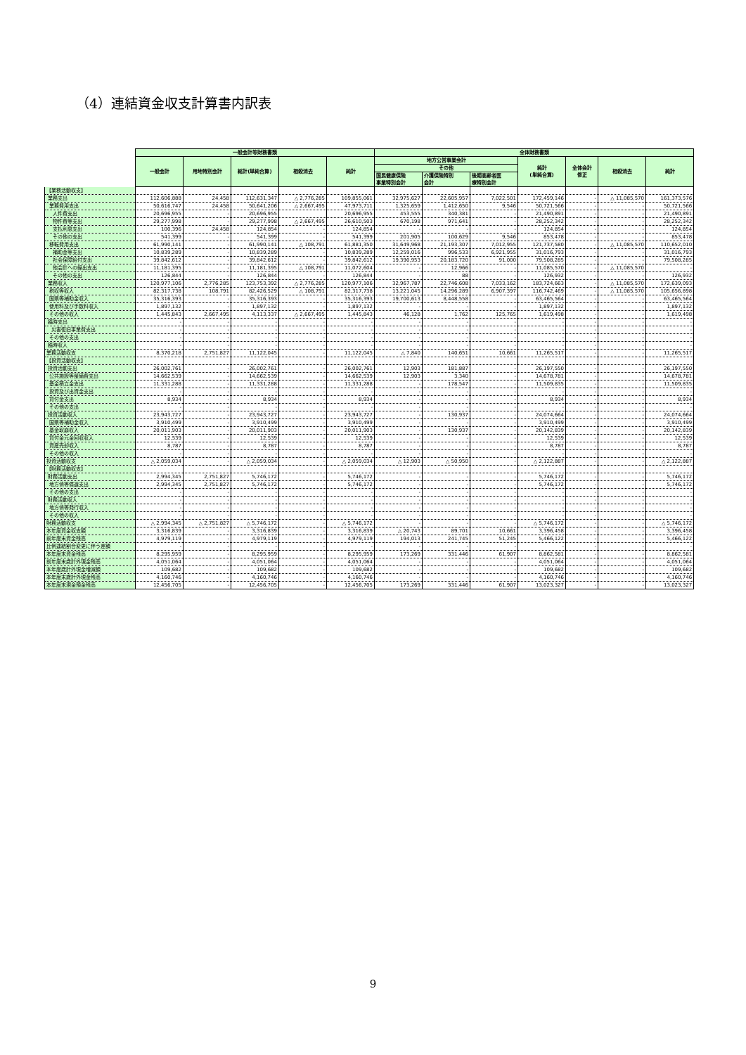（4）連結資金収支計算書内訳表
| | 一般会計等財務書類 | | | | | 全体財務書類 | | | | | | |
| --- | --- | --- | --- | --- | --- | --- | --- | --- | --- | --- | --- | --- |
| | 一般会計 | 用地特別会計 | 総計(単純合算) | 相殺消去 | 純計 | 地方公営事業会計 | | | 純計 (単純合算) | 全体会計 修正 | 相殺消去 | 純計 |
| | | | | | | その他 | | | | | | |
| | | | | | | 国民健康保険 事業特別会計 | 介護保険特別 会計 | 後期高齢者医 療特別会計 | | | | |
| 【業務活動収支】 | | | | | | | | | | | | |
| 業務支出 | 112,606,888 | 24,458 | 112,631,347 | △ 2,776,285 | 109,855,061 | 32,975,627 | 22,605,957 | 7,022,501 | 172,459,146 | - | △ 11,085,570 | 161,373,576 |
| 業務費用支出 | 50,616,747 | 24,458 | 50,641,206 | △ 2,667,495 | 47,973,711 | 1,325,659 | 1,412,650 | 9,546 | 50,721,566 | - | - | 50,721,566 |
| 人件費支出 | 20,696,955 | - | 20,696,955 | | 20,696,955 | 453,555 | 340,381 | - | 21,490,891 | - | - | 21,490,891 |
| 物件費等支出 | 29,277,998 | - | 29,277,998 | △ 2,667,495 | 26,610,503 | 670,198 | 971,641 | - | 28,252,342 | - | - | 28,252,342 |
| 支払利息支出 | 100,396 | 24,458 | 124,854 | - | 124,854 | - | - | - | 124,854 | - | - | 124,854 |
| その他の支出 | 541,399 | - | 541,399 | - | 541,399 | 201,905 | 100,629 | 9,546 | 853,478 | - | - | 853,478 |
| 移転費用支出 | 61,990,141 | - | 61,990,141 | △ 108,791 | 61,881,350 | 31,649,968 | 21,193,307 | 7,012,955 | 121,737,580 | - | △ 11,085,570 | 110,652,010 |
| 補助金等支出 | 10,839,289 | - | 10,839,289 | - | 10,839,289 | 12,259,016 | 996,533 | 6,921,955 | 31,016,793 | - | - | 31,016,793 |
| 社会保障給付支出 | 39,842,612 | - | 39,842,612 | - | 39,842,612 | 19,390,953 | 20,183,720 | 91,000 | 79,508,285 | - | - | 79,508,285 |
| 他会計への繰出支出 | 11,181,395 | - | 11,181,395 | △ 108,791 | 11,072,604 | - | 12,966 | - | 11,085,570 | - | △ 11,085,570 | - |
| その他の支出 | 126,844 | - | 126,844 | - | 126,844 | - | 88 | - | 126,932 | - | - | 126,932 |
| 業務収入 | 120,977,106 | 2,776,285 | 123,753,392 | △ 2,776,285 | 120,977,106 | 32,967,787 | 22,746,608 | 7,033,162 | 183,724,663 | - | △ 11,085,570 | 172,639,093 |
| 税収等収入 | 82,317,738 | 108,791 | 82,426,529 | △ 108,791 | 82,317,738 | 13,221,045 | 14,296,289 | 6,907,397 | 116,742,469 | - | △ 11,085,570 | 105,656,898 |
| 国県等補助金収入 | 35,316,393 | - | 35,316,393 | - | 35,316,393 | 19,700,613 | 8,448,558 | - | 63,465,564 | - | - | 63,465,564 |
| 使用料及び手数料収入 | 1,897,132 | - | 1,897,132 | - | 1,897,132 | - | - | - | 1,897,132 | - | - | 1,897,132 |
| その他の収入 | 1,445,843 | 2,667,495 | 4,113,337 | △ 2,667,495 | 1,445,843 | 46,128 | 1,762 | 125,765 | 1,619,498 | - | - | 1,619,498 |
| 臨時支出 | - | - | - | - | - | - | - | - | - | - | - | - |
| 災害復旧事業費支出 | - | - | - | - | - | - | - | - | - | - | - | - |
| その他の支出 | - | - | - | - | - | - | - | - | - | - | - | - |
| 臨時収入 | - | - | - | - | - | - | - | - | - | - | - | - |
| 業務活動収支 | 8,370,218 | 2,751,827 | 11,122,045 | - | 11,122,045 | △ 7,840 | 140,651 | 10,661 | 11,265,517 | - | - | 11,265,517 |
| 【投資活動収支】 | | | | | | | | | | | | |
| 投資活動支出 | 26,002,761 | - | 26,002,761 | - | 26,002,761 | 12,903 | 181,887 | - | 26,197,550 | - | - | 26,197,550 |
| 公共施設等整備費支出 | 14,662,539 | - | 14,662,539 | - | 14,662,539 | 12,903 | 3,340 | - | 14,678,781 | - | - | 14,678,781 |
| 基金積立金支出 | 11,331,288 | - | 11,331,288 | - | 11,331,288 | - | 178,547 | - | 11,509,835 | - | - | 11,509,835 |
| 投資及び出資金支出 | - | - | - | - | - | - | - | - | - | - | - | - |
| 貸付金支出 | 8,934 | - | 8,934 | - | 8,934 | - | - | - | 8,934 | - | - | 8,934 |
| その他の支出 | - | - | - | - | - | - | - | - | - | - | - | - |
| 投資活動収入 | 23,943,727 | - | 23,943,727 | - | 23,943,727 | - | 130,937 | - | 24,074,664 | - | - | 24,074,664 |
| 国県等補助金収入 | 3,910,499 | - | 3,910,499 | - | 3,910,499 | - | - | - | 3,910,499 | - | - | 3,910,499 |
| 基金取崩収入 | 20,011,903 | - | 20,011,903 | - | 20,011,903 | - | 130,937 | - | 20,142,839 | - | - | 20,142,839 |
| 貸付金元金回収収入 | 12,539 | - | 12,539 | - | 12,539 | - | - | - | 12,539 | - | - | 12,539 |
| 資産売却収入 | 8,787 | - | 8,787 | - | 8,787 | - | - | - | 8,787 | - | - | 8,787 |
| その他の収入 | - | - | - | - | - | - | - | - | - | - | - | - |
| 投資活動収支 | △ 2,059,034 | - | △ 2,059,034 | - | △ 2,059,034 | △ 12,903 | △ 50,950 | - | △ 2,122,887 | - | - | △ 2,122,887 |
| 【財務活動収支】 | | | | | | | | | | | | |
| 財務活動支出 | 2,994,345 | 2,751,827 | 5,746,172 | - | 5,746,172 | - | - | - | 5,746,172 | - | - | 5,746,172 |
| 地方債等償還支出 | 2,994,345 | 2,751,827 | 5,746,172 | - | 5,746,172 | - | - | - | 5,746,172 | - | - | 5,746,172 |
| その他の支出 | - | - | - | - | - | - | - | - | - | - | - | - |
| 財務活動収入 | - | - | - | - | - | - | - | - | - | - | - | - |
| 地方債等発行収入 | - | - | - | - | - | - | - | - | - | - | - | - |
| その他の収入 | - | - | - | - | - | - | - | - | - | - | - | - |
| 財務活動収支 | △ 2,994,345 | △ 2,751,827 | △ 5,746,172 | - | △ 5,746,172 | - | - | - | △ 5,746,172 | - | - | △ 5,746,172 |
| 本年度資金収支額 | 3,316,839 | - | 3,316,839 | - | 3,316,839 | △ 20,743 | 89,701 | 10,661 | 3,396,458 | - | - | 3,396,458 |
| 前年度末資金残高 | 4,979,119 | - | 4,979,119 | - | 4,979,119 | 194,013 | 241,745 | 51,245 | 5,466,122 | - | - | 5,466,122 |
| 比例連結割合変更に伴う差額 | - | - | - | - | - | - | - | - | - | - | - | - |
| 本年度末資金残高 | 8,295,959 | - | 8,295,959 | - | 8,295,959 | 173,269 | 331,446 | 61,907 | 8,862,581 | - | - | 8,862,581 |
| 前年度末歳計外現金残高 | 4,051,064 | - | 4,051,064 | - | 4,051,064 | - | - | - | 4,051,064 | - | - | 4,051,064 |
| 本年度歳計外現金増減額 | 109,682 | - | 109,682 | - | 109,682 | - | - | - | 109,682 | - | - | 109,682 |
| 本年度末歳計外現金残高 | 4,160,746 | - | 4,160,746 | - | 4,160,746 | - | - | - | 4,160,746 | - | - | 4,160,746 |
| 本年度末現金預金残高 | 12,456,705 | - | 12,456,705 | - | 12,456,705 | 173,269 | 331,446 | 61,907 | 13,023,327 | - | - | 13,023,327 |
9